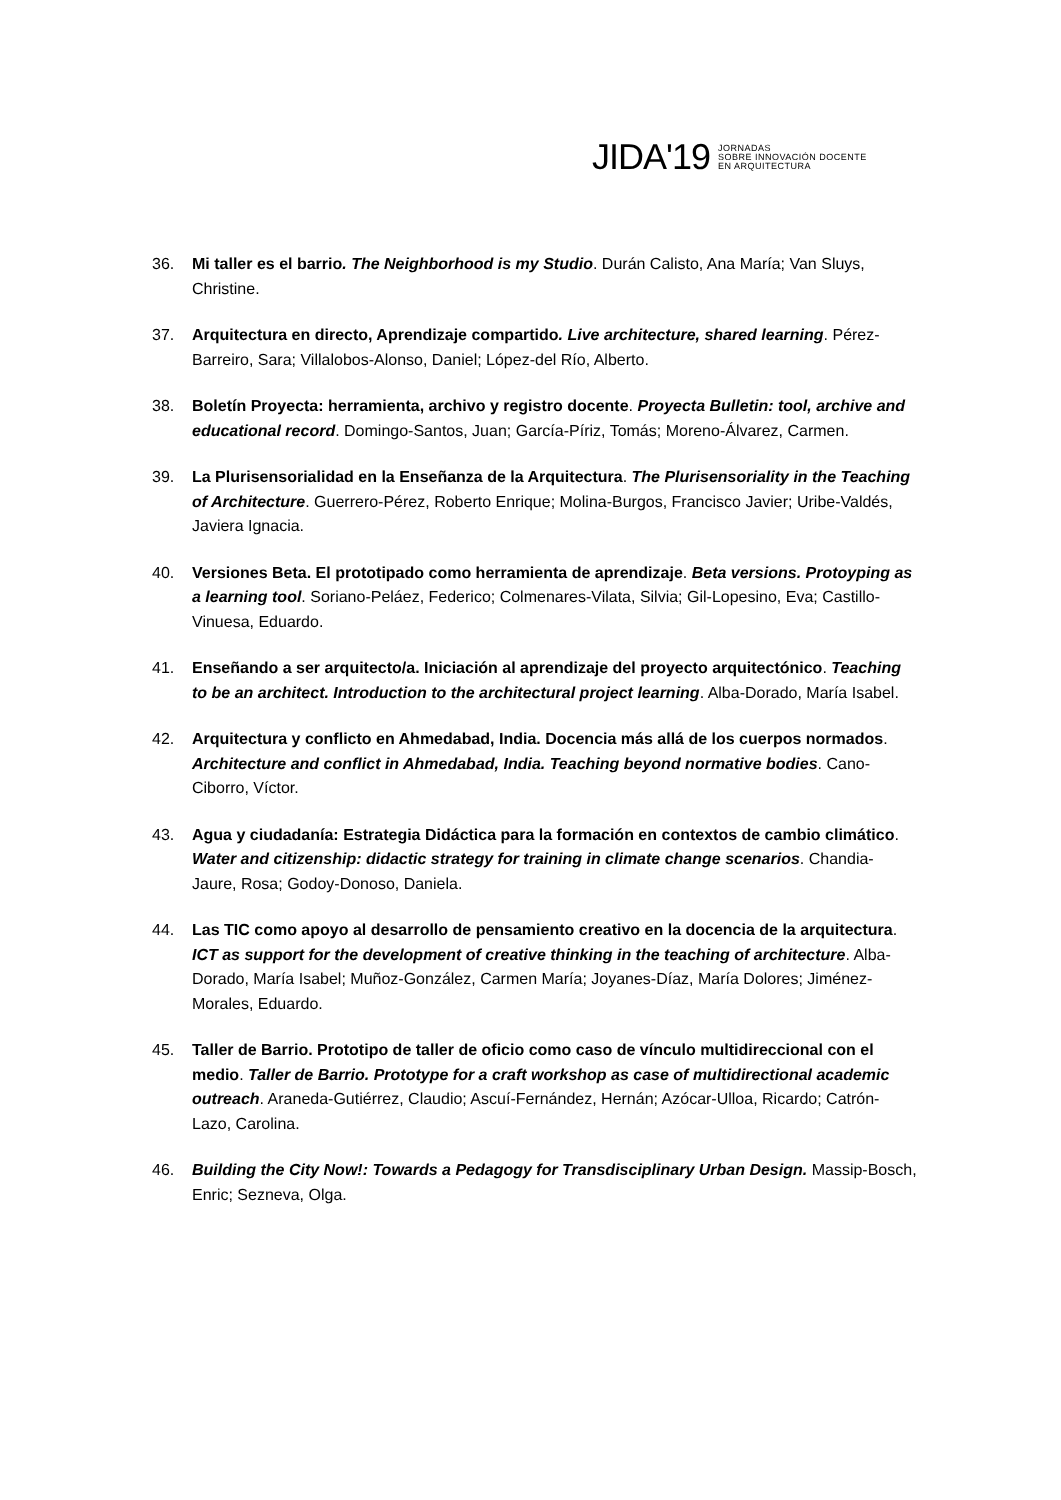JIDA'19
JORNADAS
SOBRE INNOVACIÓN DOCENTE
EN ARQUITECTURA
36. Mi taller es el barrio. The Neighborhood is my Studio. Durán Calisto, Ana María; Van Sluys, Christine.
37. Arquitectura en directo, Aprendizaje compartido. Live architecture, shared learning. Pérez-Barreiro, Sara; Villalobos-Alonso, Daniel; López-del Río, Alberto.
38. Boletín Proyecta: herramienta, archivo y registro docente. Proyecta Bulletin: tool, archive and educational record. Domingo-Santos, Juan; García-Píriz, Tomás; Moreno-Álvarez, Carmen.
39. La Plurisensorialidad en la Enseñanza de la Arquitectura. The Plurisensoriality in the Teaching of Architecture. Guerrero-Pérez, Roberto Enrique; Molina-Burgos, Francisco Javier; Uribe-Valdés, Javiera Ignacia.
40. Versiones Beta. El prototipado como herramienta de aprendizaje. Beta versions. Protoyping as a learning tool. Soriano-Peláez, Federico; Colmenares-Vilata, Silvia; Gil-Lopesino, Eva; Castillo-Vinuesa, Eduardo.
41. Enseñando a ser arquitecto/a. Iniciación al aprendizaje del proyecto arquitectónico. Teaching to be an architect. Introduction to the architectural project learning. Alba-Dorado, María Isabel.
42. Arquitectura y conflicto en Ahmedabad, India. Docencia más allá de los cuerpos normados. Architecture and conflict in Ahmedabad, India. Teaching beyond normative bodies. Cano-Ciborro, Víctor.
43. Agua y ciudadanía: Estrategia Didáctica para la formación en contextos de cambio climático. Water and citizenship: didactic strategy for training in climate change scenarios. Chandia-Jaure, Rosa; Godoy-Donoso, Daniela.
44. Las TIC como apoyo al desarrollo de pensamiento creativo en la docencia de la arquitectura. ICT as support for the development of creative thinking in the teaching of architecture. Alba-Dorado, María Isabel; Muñoz-González, Carmen María; Joyanes-Díaz, María Dolores; Jiménez-Morales, Eduardo.
45. Taller de Barrio. Prototipo de taller de oficio como caso de vínculo multidireccional con el medio. Taller de Barrio. Prototype for a craft workshop as case of multidirectional academic outreach. Araneda-Gutiérrez, Claudio; Ascuí-Fernández, Hernán; Azócar-Ulloa, Ricardo; Catrón-Lazo, Carolina.
46. Building the City Now!: Towards a Pedagogy for Transdisciplinary Urban Design. Massip-Bosch, Enric; Sezneva, Olga.